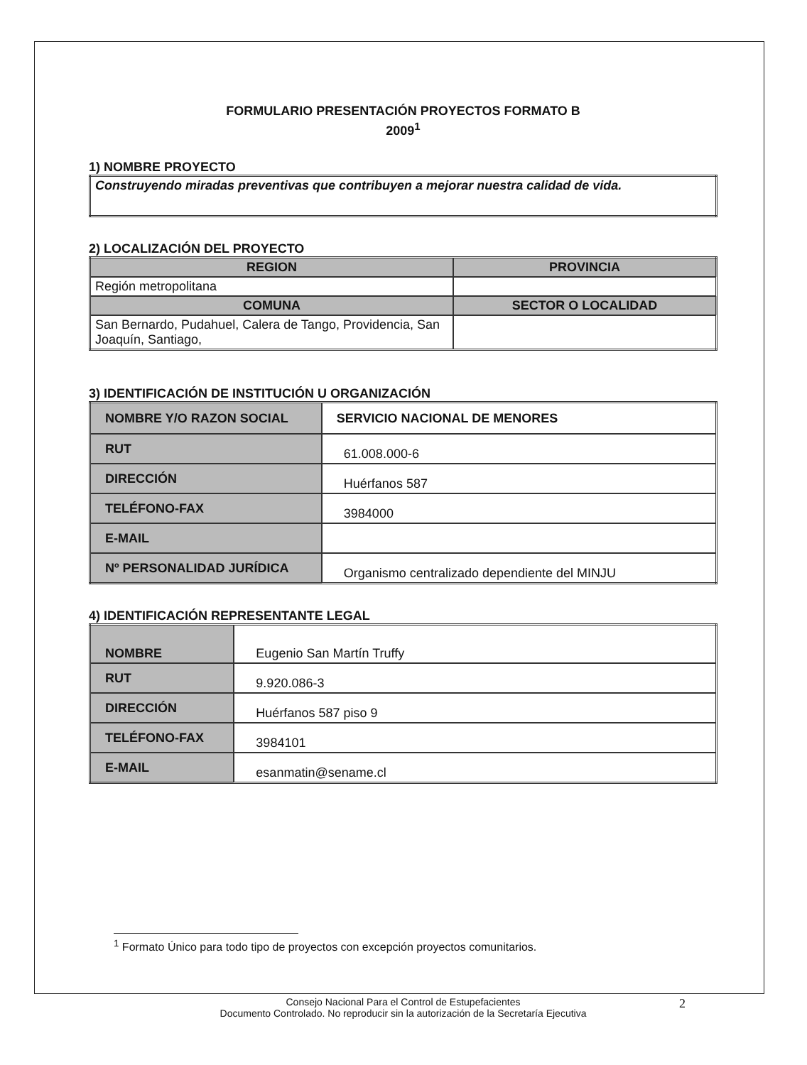FORMULARIO PRESENTACIÓN PROYECTOS FORMATO B
2009<sup>1</sup>
1) NOMBRE PROYECTO
| Construyendo miradas preventivas que contribuyen a mejorar nuestra calidad de vida. |
2) LOCALIZACIÓN DEL PROYECTO
| REGION | PROVINCIA |
| --- | --- |
| Región metropolitana | |
| COMUNA | SECTOR O LOCALIDAD |
| San Bernardo, Pudahuel, Calera de Tango, Providencia, San Joaquín, Santiago, | |
3) IDENTIFICACIÓN DE INSTITUCIÓN U ORGANIZACIÓN
| NOMBRE Y/O RAZON SOCIAL | SERVICIO NACIONAL DE MENORES |
| RUT | 61.008.000-6 |
| DIRECCIÓN | Huérfanos 587 |
| TELÉFONO-FAX | 3984000 |
| E-MAIL | |
| Nº PERSONALIDAD JURÍDICA | Organismo centralizado dependiente del MINJU |
4) IDENTIFICACIÓN REPRESENTANTE LEGAL
| NOMBRE | Eugenio San Martín Truffy |
| RUT | 9.920.086-3 |
| DIRECCIÓN | Huérfanos 587 piso 9 |
| TELÉFONO-FAX | 3984101 |
| E-MAIL | esanmatin@sename.cl |
<sup>1</sup> Formato Único para todo tipo de proyectos con excepción proyectos comunitarios.
Consejo Nacional Para el Control de Estupefacientes
Documento Controlado. No reproducir sin la autorización de la Secretaría Ejecutiva
2